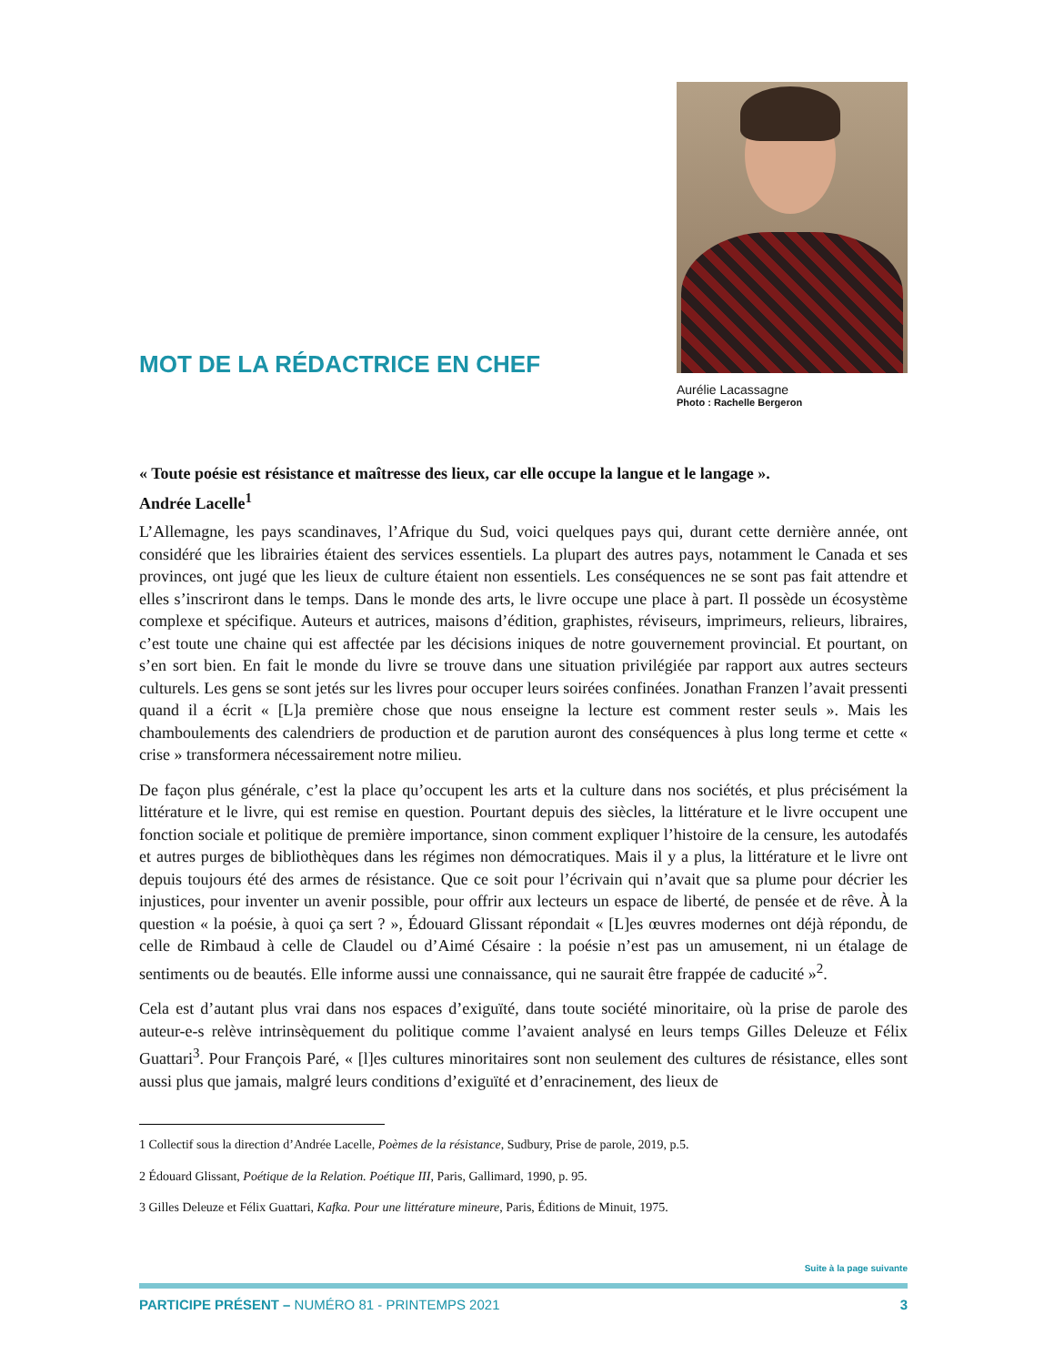MOT DE LA RÉDACTRICE EN CHEF
Aurélie Lacassagne
Photo : Rachelle Bergeron
« Toute poésie est résistance et maîtresse des lieux, car elle occupe la langue et le langage ».
Andrée Lacelle<sup>1</sup>
L’Allemagne, les pays scandinaves, l’Afrique du Sud, voici quelques pays qui, durant cette dernière année, ont considéré que les librairies étaient des services essentiels. La plupart des autres pays, notamment le Canada et ses provinces, ont jugé que les lieux de culture étaient non essentiels. Les conséquences ne se sont pas fait attendre et elles s’inscriront dans le temps. Dans le monde des arts, le livre occupe une place à part. Il possède un écosystème complexe et spécifique. Auteurs et autrices, maisons d’édition, graphistes, réviseurs, imprimeurs, relieurs, libraires, c’est toute une chaine qui est affectée par les décisions iniques de notre gouvernement provincial. Et pourtant, on s’en sort bien. En fait le monde du livre se trouve dans une situation privilégiée par rapport aux autres secteurs culturels. Les gens se sont jetés sur les livres pour occuper leurs soirées confinées. Jonathan Franzen l’avait pressenti quand il a écrit « [L]a première chose que nous enseigne la lecture est comment rester seuls ». Mais les chamboulements des calendriers de production et de parution auront des conséquences à plus long terme et cette « crise » transformera nécessairement notre milieu.
De façon plus générale, c’est la place qu’occupent les arts et la culture dans nos sociétés, et plus précisément la littérature et le livre, qui est remise en question. Pourtant depuis des siècles, la littérature et le livre occupent une fonction sociale et politique de première importance, sinon comment expliquer l’histoire de la censure, les autodafés et autres purges de bibliothèques dans les régimes non démocratiques. Mais il y a plus, la littérature et le livre ont depuis toujours été des armes de résistance. Que ce soit pour l’écrivain qui n’avait que sa plume pour décrier les injustices, pour inventer un avenir possible, pour offrir aux lecteurs un espace de liberté, de pensée et de rêve. À la question « la poésie, à quoi ça sert ? », Édouard Glissant répondait « [L]es œuvres modernes ont déjà répondu, de celle de Rimbaud à celle de Claudel ou d’Aimé Césaire : la poésie n’est pas un amusement, ni un étalage de sentiments ou de beautés. Elle informe aussi une connaissance, qui ne saurait être frappée de caducité »<sup>2</sup>.
Cela est d’autant plus vrai dans nos espaces d’exiguïté, dans toute société minoritaire, où la prise de parole des auteur-e-s relève intrinsèquement du politique comme l’avaient analysé en leurs temps Gilles Deleuze et Félix Guattari<sup>3</sup>. Pour François Paré, « [l]es cultures minoritaires sont non seulement des cultures de résistance, elles sont aussi plus que jamais, malgré leurs conditions d’exiguïté et d’enracinement, des lieux de
1 Collectif sous la direction d’Andrée Lacelle, Poèmes de la résistance, Sudbury, Prise de parole, 2019, p.5.
2 Édouard Glissant, Poétique de la Relation. Poétique III, Paris, Gallimard, 1990, p. 95.
3 Gilles Deleuze et Félix Guattari, Kafka. Pour une littérature mineure, Paris, Éditions de Minuit, 1975.
Suite à la page suivante
PARTICIPE PRÉSENT – NUMÉRO 81 - PRINTEMPS 2021 3